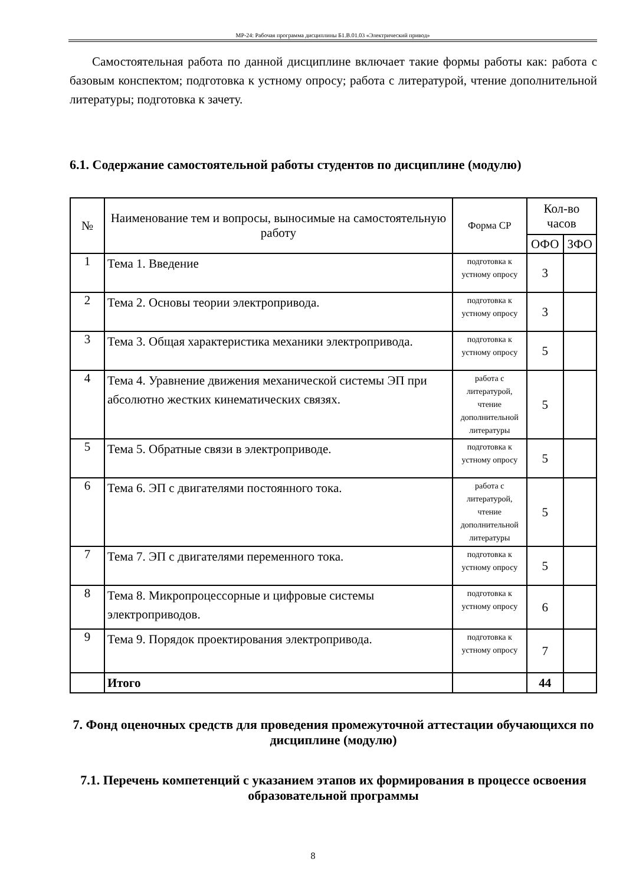МР-24: Рабочая программа дисциплины Б1.В.01.03 «Электрический привод»
Самостоятельная работа по данной дисциплине включает такие формы работы как: работа с базовым конспектом; подготовка к устному опросу; работа с литературой, чтение дополнительной литературы; подготовка к зачету.
6.1. Содержание самостоятельной работы студентов по дисциплине (модулю)
| № | Наименование тем и вопросы, выносимые на самостоятельную работу | Форма СР | Кол-во часов | |
| --- | --- | --- | --- | --- |
| | | | ОФО | ЗФО |
| 1 | Тема 1. Введение | подготовка к устному опросу | 3 | |
| 2 | Тема 2. Основы теории электропривода. | подготовка к устному опросу | 3 | |
| 3 | Тема 3. Общая характеристика механики электропривода. | подготовка к устному опросу | 5 | |
| 4 | Тема 4. Уравнение движения механической системы ЭП при абсолютно жестких кинематических связях. | работа с литературой, чтение дополнительной литературы | 5 | |
| 5 | Тема 5. Обратные связи в электроприводе. | подготовка к устному опросу | 5 | |
| 6 | Тема 6. ЭП с двигателями постоянного тока. | работа с литературой, чтение дополнительной литературы | 5 | |
| 7 | Тема 7. ЭП с двигателями переменного тока. | подготовка к устному опросу | 5 | |
| 8 | Тема 8. Микропроцессорные и цифровые системы электроприводов. | подготовка к устному опросу | 6 | |
| 9 | Тема 9. Порядок проектирования электропривода. | подготовка к устному опросу | 7 | |
| | Итого | | 44 | |
7. Фонд оценочных средств для проведения промежуточной аттестации обучающихся по дисциплине (модулю)
7.1. Перечень компетенций с указанием этапов их формирования в процессе освоения образовательной программы
8